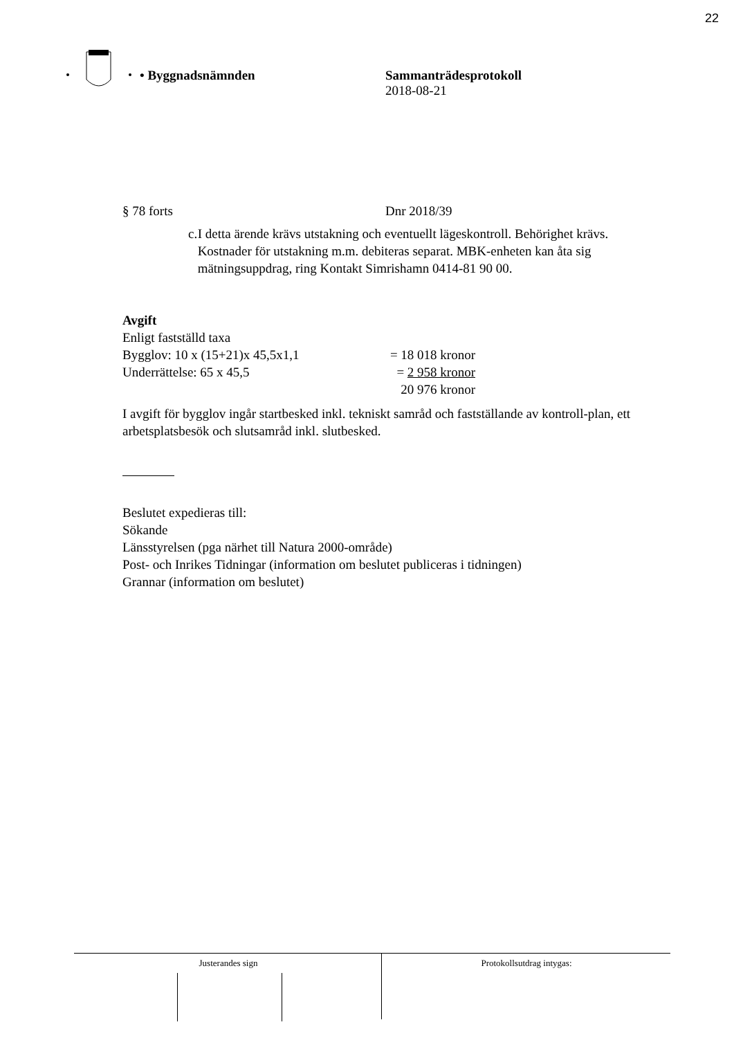22
• Byggnadsnämnden Sammanträdesprotokoll
2018-08-21
§ 78 forts Dnr 2018/39
c. I detta ärende krävs utstakning och eventuellt lägeskontroll. Behörighet krävs. Kostnader för utstakning m.m. debiteras separat. MBK-enheten kan åta sig mätningsuppdrag, ring Kontakt Simrishamn 0414-81 90 00.
Avgift
Enligt fastställd taxa
Bygglov: 10 x (15+21)x 45,5x1,1
= 18 018 kronor
Underrättelse: 65 x 45,5 = 2 958 kronor
20 976 kronor
I avgift för bygglov ingår startbesked inkl. tekniskt samråd och fastställande av kontroll-plan, ett arbetsplatsbesök och slutsamråd inkl. slutbesked.
Beslutet expedieras till:
Sökande
Länsstyrelsen (pga närhet till Natura 2000-område)
Post- och Inrikes Tidningar (information om beslutet publiceras i tidningen)
Grannar (information om beslutet)
Justerandes sign Protokollsutdrag intygas: